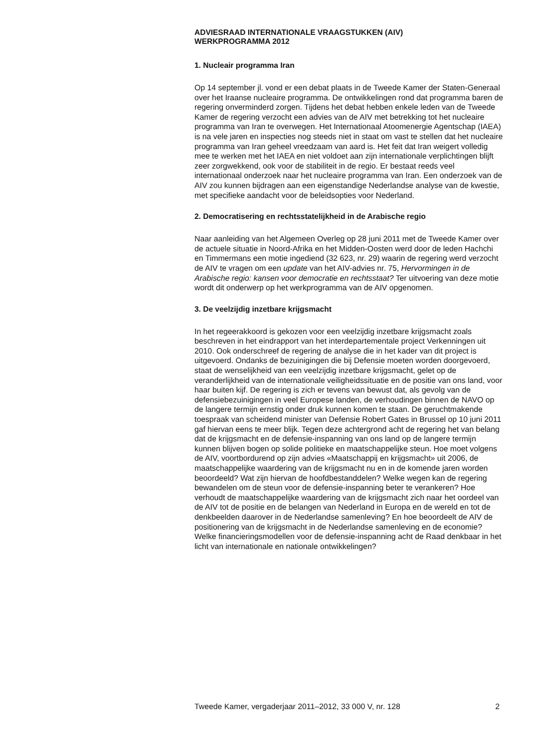ADVIESRAAD INTERNATIONALE VRAAGSTUKKEN (AIV)
WERKPROGRAMMA 2012
1. Nucleair programma Iran
Op 14 september jl. vond er een debat plaats in de Tweede Kamer der Staten-Generaal over het Iraanse nucleaire programma. De ontwikkelingen rond dat programma baren de regering onverminderd zorgen. Tijdens het debat hebben enkele leden van de Tweede Kamer de regering verzocht een advies van de AIV met betrekking tot het nucleaire programma van Iran te overwegen. Het Internationaal Atoomenergie Agentschap (IAEA) is na vele jaren en inspecties nog steeds niet in staat om vast te stellen dat het nucleaire programma van Iran geheel vreedzaam van aard is. Het feit dat Iran weigert volledig mee te werken met het IAEA en niet voldoet aan zijn internationale verplichtingen blijft zeer zorgwekkend, ook voor de stabiliteit in de regio. Er bestaat reeds veel internationaal onderzoek naar het nucleaire programma van Iran. Een onderzoek van de AIV zou kunnen bijdragen aan een eigenstandige Nederlandse analyse van de kwestie, met specifieke aandacht voor de beleidsopties voor Nederland.
2. Democratisering en rechtsstatelijkheid in de Arabische regio
Naar aanleiding van het Algemeen Overleg op 28 juni 2011 met de Tweede Kamer over de actuele situatie in Noord-Afrika en het Midden-Oosten werd door de leden Hachchi en Timmermans een motie ingediend (32 623, nr. 29) waarin de regering werd verzocht de AIV te vragen om een update van het AIV-advies nr. 75, Hervormingen in de Arabische regio: kansen voor democratie en rechtsstaat? Ter uitvoering van deze motie wordt dit onderwerp op het werkprogramma van de AIV opgenomen.
3. De veelzijdig inzetbare krijgsmacht
In het regeerakkoord is gekozen voor een veelzijdig inzetbare krijgsmacht zoals beschreven in het eindrapport van het interdepartementale project Verkenningen uit 2010. Ook onderschreef de regering de analyse die in het kader van dit project is uitgevoerd. Ondanks de bezuinigingen die bij Defensie moeten worden doorgevoerd, staat de wenselijkheid van een veelzijdig inzetbare krijgsmacht, gelet op de veranderlijkheid van de internationale veiligheidssituatie en de positie van ons land, voor haar buiten kijf. De regering is zich er tevens van bewust dat, als gevolg van de defensiebezuinigingen in veel Europese landen, de verhoudingen binnen de NAVO op de langere termijn ernstig onder druk kunnen komen te staan. De geruchtmakende toespraak van scheidend minister van Defensie Robert Gates in Brussel op 10 juni 2011 gaf hiervan eens te meer blijk. Tegen deze achtergrond acht de regering het van belang dat de krijgsmacht en de defensie-inspanning van ons land op de langere termijn kunnen blijven bogen op solide politieke en maatschappelijke steun. Hoe moet volgens de AIV, voortbordurend op zijn advies «Maatschappij en krijgsmacht» uit 2006, de maatschappelijke waardering van de krijgsmacht nu en in de komende jaren worden beoordeeld? Wat zijn hiervan de hoofdbestanddelen? Welke wegen kan de regering bewandelen om de steun voor de defensie-inspanning beter te verankeren? Hoe verhoudt de maatschappelijke waardering van de krijgsmacht zich naar het oordeel van de AIV tot de positie en de belangen van Nederland in Europa en de wereld en tot de denkbeelden daarover in de Nederlandse samenleving? En hoe beoordeelt de AIV de positionering van de krijgsmacht in de Nederlandse samenleving en de economie? Welke financieringsmodellen voor de defensie-inspanning acht de Raad denkbaar in het licht van internationale en nationale ontwikkelingen?
Tweede Kamer, vergaderjaar 2011–2012, 33 000 V, nr. 128 2